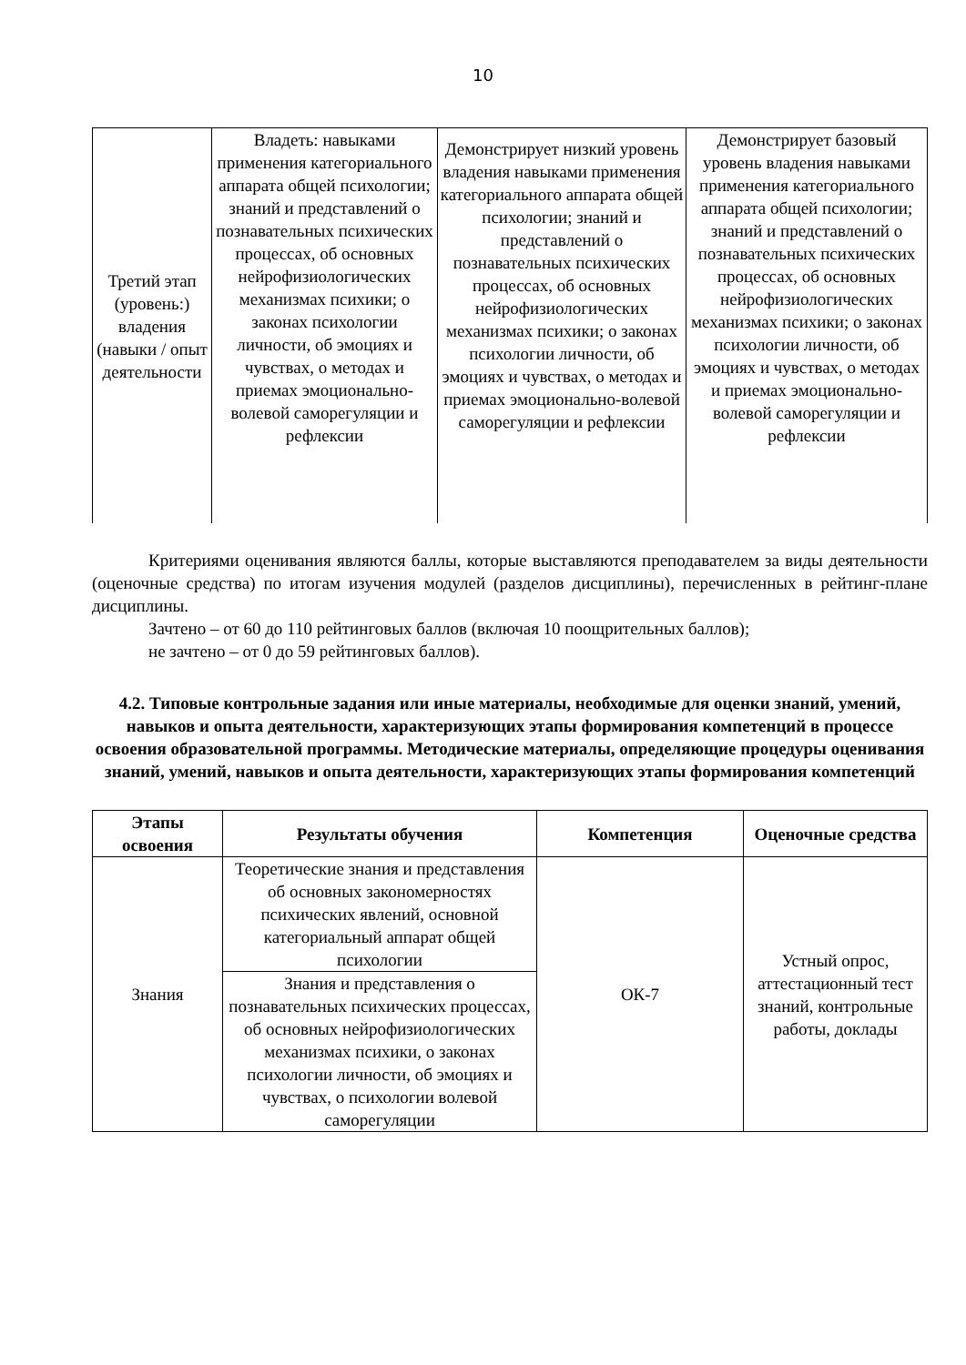10
| Третий этап (уровень:) владения (навыки / опыт деятельности | Владеть: навыками применения категориального аппарата общей психологии; знаний и представлений о познавательных психических процессах, об основных нейрофизиологических механизмах психики; о законах психологии личности, об эмоциях и чувствах, о методах и приемах эмоционально-волевой саморегуляции и рефлексии | Демонстрирует низкий уровень владения навыками применения категориального аппарата общей психологии; знаний и представлений о познавательных психических процессах, об основных нейрофизиологических механизмах психики; о законах психологии личности, об эмоциях и чувствах, о методах и приемах эмоционально-волевой саморегуляции и рефлексии | Демонстрирует базовый уровень владения навыками применения категориального аппарата общей психологии; знаний и представлений о познавательных психических процессах, об основных нейрофизиологических механизмах психики; о законах психологии личности, об эмоциях и чувствах, о методах и приемах эмоционально-волевой саморегуляции и рефлексии |
Критериями оценивания являются баллы, которые выставляются преподавателем за виды деятельности (оценочные средства) по итогам изучения модулей (разделов дисциплины), перечисленных в рейтинг-плане дисциплины.
Зачтено – от 60 до 110 рейтинговых баллов (включая 10 поощрительных баллов);
не зачтено – от 0 до 59 рейтинговых баллов).
4.2. Типовые контрольные задания или иные материалы, необходимые для оценки знаний, умений, навыков и опыта деятельности, характеризующих этапы формирования компетенций в процессе освоения образовательной программы. Методические материалы, определяющие процедуры оценивания знаний, умений, навыков и опыта деятельности, характеризующих этапы формирования компетенций
| Этапы освоения | Результаты обучения | Компетенция | Оценочные средства |
| --- | --- | --- | --- |
| Знания | Теоретические знания и представления об основных закономерностях психических явлений, основной категориальный аппарат общей психологии | ОК-7 | Устный опрос, аттестационный тест знаний, контрольные работы, доклады |
| | Знания и представления о познавательных психических процессах, об основных нейрофизиологических механизмах психики, о законах психологии личности, об эмоциях и чувствах, о психологии волевой саморегуляции | | |